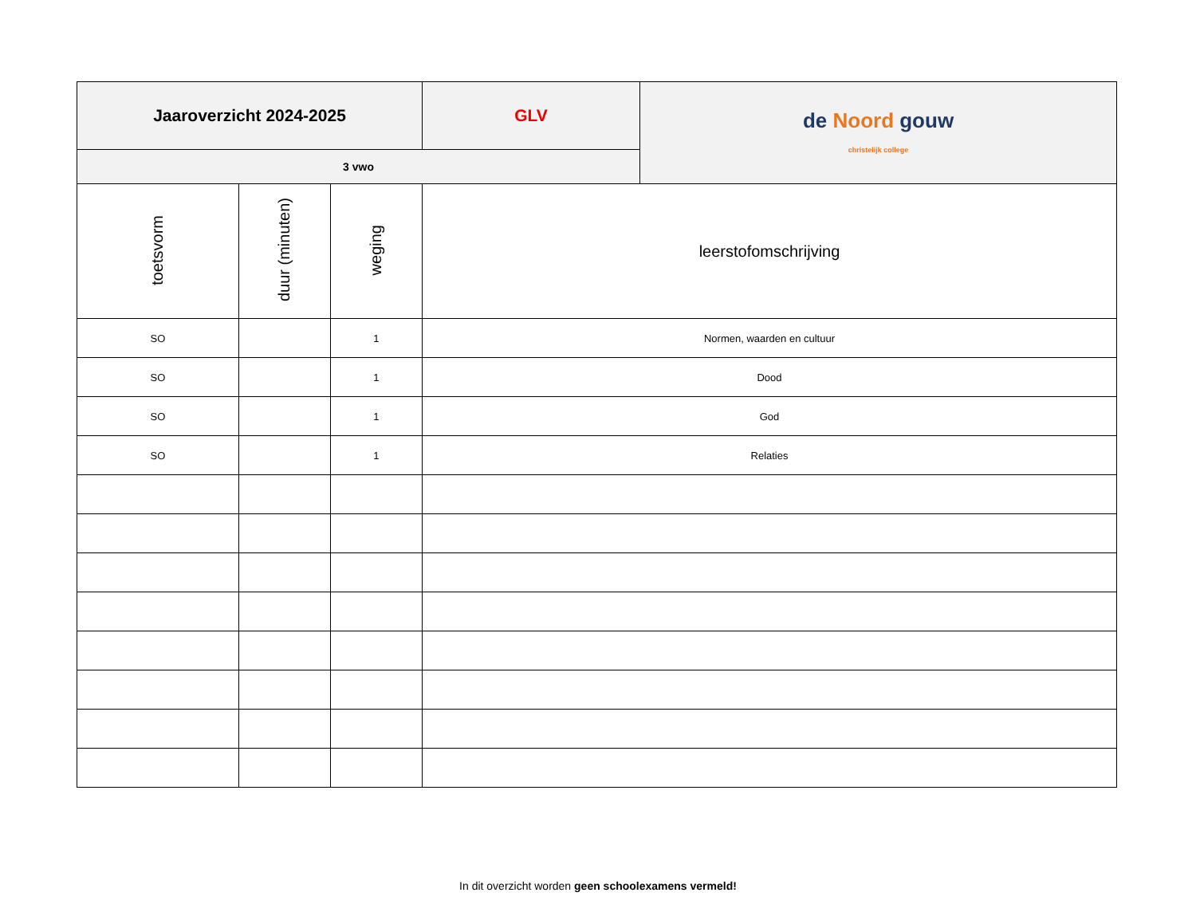| Jaaroverzicht 2024-2025 | | | GLV | de Noord gouw christelijk college |
| 3 vwo | | | | |
| toetsvorm | duur (minuten) | weging | leerstofomschrijving | |
| SO | | 1 | Normen, waarden en cultuur | |
| SO | | 1 | Dood | |
| SO | | 1 | God | |
| SO | | 1 | Relaties | |
In dit overzicht worden geen schoolexamens vermeld!